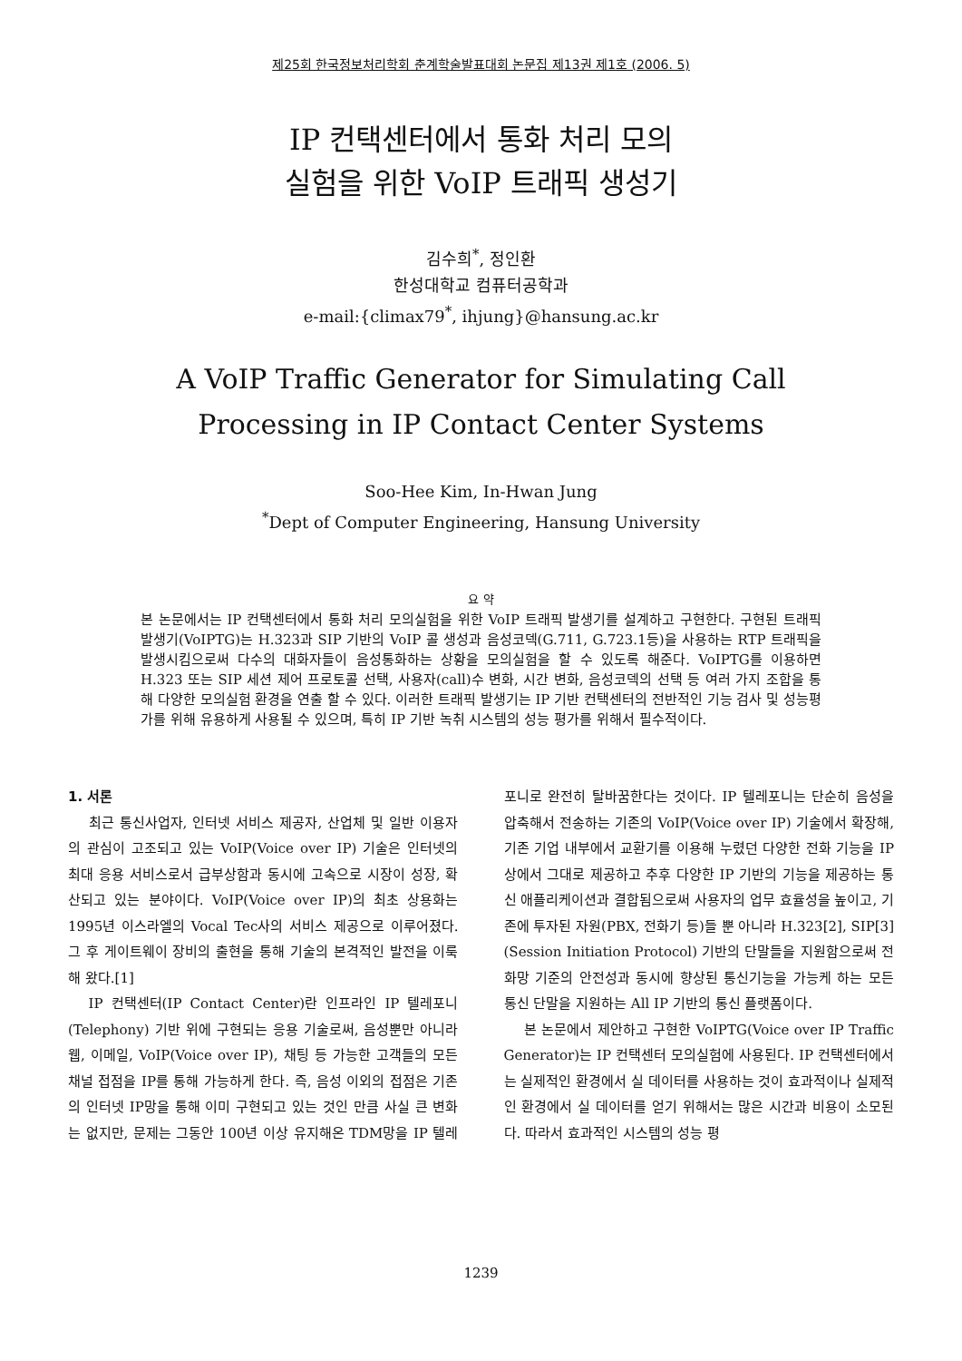제25회 한국정보처리학회 춘계학술발표대회 논문집 제13권 제1호 (2006. 5)
IP 컨택센터에서 통화 처리 모의
실험을 위한 VoIP 트래픽 생성기
김수희<sup>*</sup>, 정인환
한성대학교 컴퓨터공학과
e-mail:{climax79<sup>*</sup>, ihjung}@hansung.ac.kr
A VoIP Traffic Generator for Simulating Call
Processing in IP Contact Center Systems
Soo-Hee Kim, In-Hwan Jung
<sup>*</sup> Dept of Computer Engineering, Hansung University
요 약
본 논문에서는 IP 컨택센터에서 통화 처리 모의실험을 위한 VoIP 트래픽 발생기를 설계하고 구현한다. 구현된 트래픽 발생기(VoIPTG)는 H.323과 SIP 기반의 VoIP 콜 생성과 음성코덱(G.711, G.723.1등)을 사용하는 RTP 트래픽을 발생시킴으로써 다수의 대화자들이 음성통화하는 상황을 모의실험을 할 수 있도록 해준다. VoIPTG를 이용하면 H.323 또는 SIP 세션 제어 프로토콜 선택, 사용자(call)수 변화, 시간 변화, 음성코덱의 선택 등 여러 가지 조합을 통해 다양한 모의실험 환경을 연출 할 수 있다. 이러한 트래픽 발생기는 IP 기반 컨택센터의 전반적인 기능 검사 및 성능평가를 위해 유용하게 사용될 수 있으며, 특히 IP 기반 녹취 시스템의 성능 평가를 위해서 필수적이다.
1. 서론
최근 통신사업자, 인터넷 서비스 제공자, 산업체 및 일반 이용자의 관심이 고조되고 있는 VoIP(Voice over IP) 기술은 인터넷의 최대 응용 서비스로서 급부상함과 동시에 고속으로 시장이 성장, 확산되고 있는 분야이다. VoIP(Voice over IP)의 최초 상용화는 1995년 이스라엘의 Vocal Tec사의 서비스 제공으로 이루어졌다. 그 후 게이트웨이 장비의 출현을 통해 기술의 본격적인 발전을 이룩해 왔다.[1]
IP 컨택센터(IP Contact Center)란 인프라인 IP 텔레포니(Telephony) 기반 위에 구현되는 응용 기술로써, 음성뿐만 아니라 웹, 이메일, VoIP(Voice over IP), 채팅 등 가능한 고객들의 모든 채널 접점을 IP를 통해 가능하게 한다. 즉, 음성 이외의 접점은 기존의 인터넷 IP망을 통해 이미 구현되고 있는 것인 만큼 사실 큰 변화는 없지만, 문제는 그동안 100년 이상 유지해온 TDM망을 IP 텔레포니로 완전히 탈바꿈한다는 것이다. IP 텔레포니는 단순히 음성을 압축해서 전송하는 기존의 VoIP(Voice over IP) 기술에서 확장해, 기존 기업 내부에서 교환기를 이용해 누렸던 다양한 전화 기능을 IP 상에서 그대로 제공하고 추후 다양한 IP 기반의 기능을 제공하는 통신 애플리케이션과 결합됨으로써 사용자의 업무 효율성을 높이고, 기존에 투자된 자원(PBX, 전화기 등)들 뿐 아니라 H.323[2], SIP[3](Session Initiation Protocol) 기반의 단말들을 지원함으로써 전화망 기준의 안전성과 동시에 향상된 통신기능을 가능케 하는 모든 통신 단말을 지원하는 All IP 기반의 통신 플랫폼이다.
본 논문에서 제안하고 구현한 VoIPTG(Voice over IP Traffic Generator)는 IP 컨택센터 모의실험에 사용된다. IP 컨택센터에서는 실제적인 환경에서 실 데이터를 사용하는 것이 효과적이나 실제적인 환경에서 실 데이터를 얻기 위해서는 많은 시간과 비용이 소모된다. 따라서 효과적인 시스템의 성능 평
1239